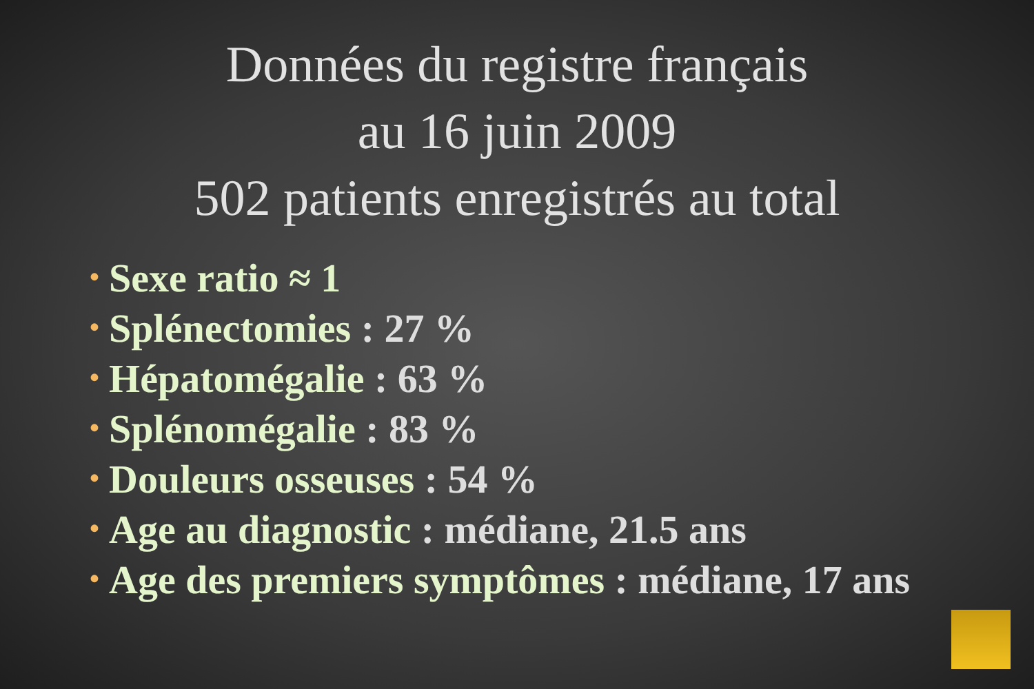Données du registre français
au 16 juin 2009
502 patients enregistrés au total
• Sexe ratio ≈ 1
• Splénectomies : 27 %
• Hépatomégalie : 63 %
• Splénomégalie : 83 %
• Douleurs osseuses : 54 %
• Age au diagnostic : médiane, 21.5 ans
• Age des premiers symptômes : médiane, 17 ans